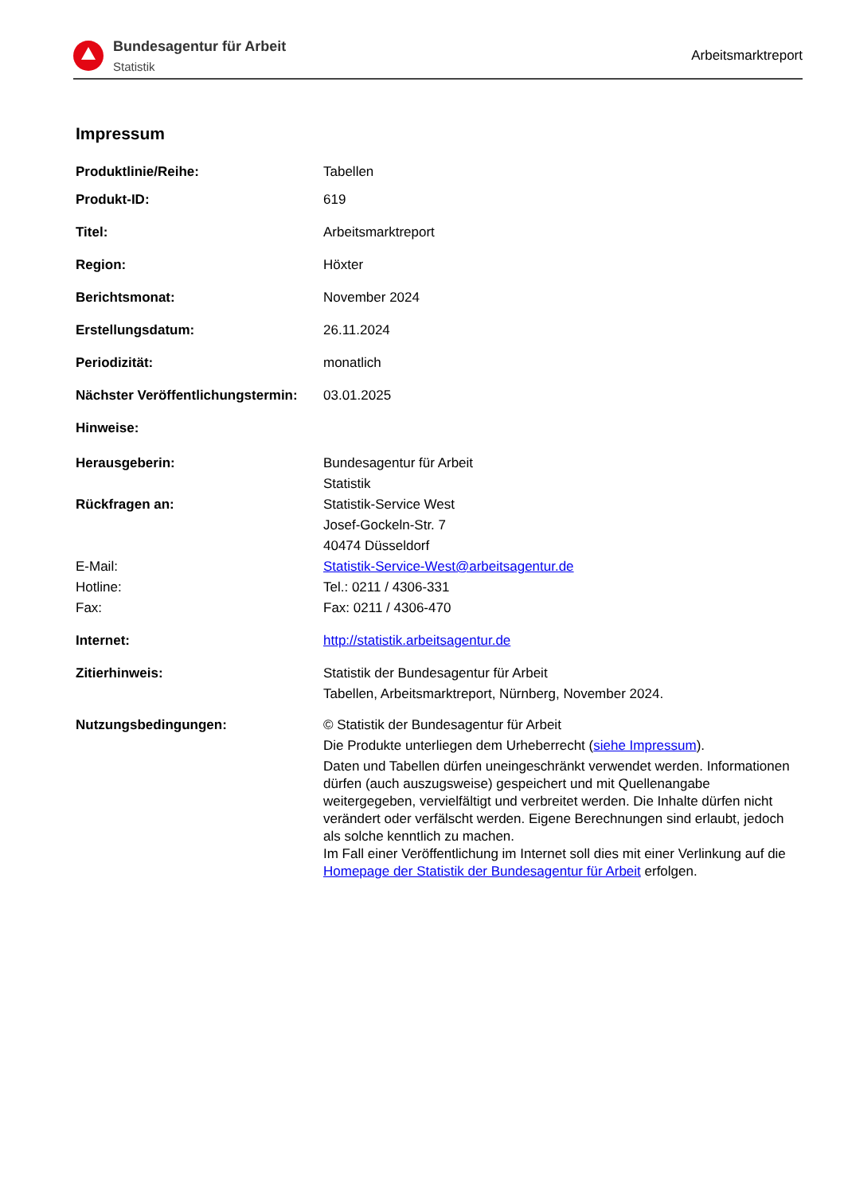Bundesagentur für Arbeit
Statistik
Arbeitsmarktreport
Impressum
Produktlinie/Reihe: Tabellen
Produkt-ID: 619
Titel: Arbeitsmarktreport
Region: Höxter
Berichtsmonat: November 2024
Erstellungsdatum: 26.11.2024
Periodizität: monatlich
Nächster Veröffentlichungstermin:
03.01.2025
Hinweise:
Herausgeberin: Bundesagentur für Arbeit
Statistik
Rückfragen an: Statistik-Service West
Josef-Gockeln-Str. 7
40474 Düsseldorf
E-Mail: Statistik-Service-West@arbeitsagentur.de
Hotline: Tel.: 0211 / 4306-331
Fax: Fax: 0211 / 4306-470
Internet: http://statistik.arbeitsagentur.de
Zitierhinweis: Statistik der Bundesagentur für Arbeit
Tabellen, Arbeitsmarktreport, Nürnberg, November 2024.
Nutzungsbedingungen: © Statistik der Bundesagentur für Arbeit
Die Produkte unterliegen dem Urheberrecht (siehe Impressum).
Daten und Tabellen dürfen uneingeschränkt verwendet werden. Informationen dürfen (auch auszugsweise) gespeichert und mit Quellenangabe weitergegeben, vervielfältigt und verbreitet werden. Die Inhalte dürfen nicht verändert oder verfälscht werden. Eigene Berechnungen sind erlaubt, jedoch als solche kenntlich zu machen.
Im Fall einer Veröffentlichung im Internet soll dies mit einer Verlinkung auf die Homepage der Statistik der Bundesagentur für Arbeit erfolgen.